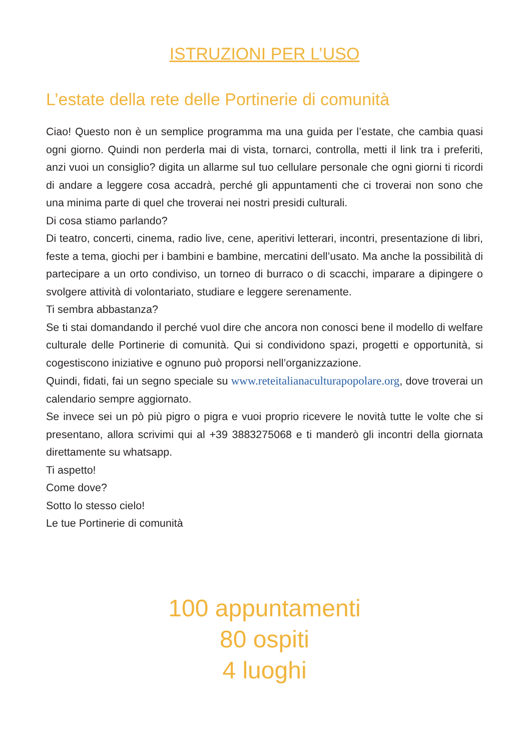ISTRUZIONI PER L’USO
L’estate della rete delle Portinerie di comunità
Ciao! Questo non è un semplice programma ma una guida per l’estate, che cambia quasi ogni giorno. Quindi non perderla mai di vista, tornarci, controlla, metti il link tra i preferiti, anzi vuoi un consiglio? digita un allarme sul tuo cellulare personale che ogni giorni ti ricordi di andare a leggere cosa accadrà, perché gli appuntamenti che ci troverai non sono che una minima parte di quel che troverai nei nostri presidi culturali.
Di cosa stiamo parlando?
Di teatro, concerti, cinema, radio live, cene, aperitivi letterari, incontri, presentazione di libri, feste a tema, giochi per i bambini e bambine, mercatini dell’usato. Ma anche la possibilità di partecipare a un orto condiviso, un torneo di burraco o di scacchi, imparare a dipingere o svolgere attività di volontariato, studiare e leggere serenamente.
Ti sembra abbastanza?
Se ti stai domandando il perché vuol dire che ancora non conosci bene il modello di welfare culturale delle Portinerie di comunità. Qui si condividono spazi, progetti e opportunità, si cogestiscono iniziative e ognuno può proporsi nell’organizzazione.
Quindi, fidati, fai un segno speciale su www.reteitalianaculturapopolare.org, dove troverai un calendario sempre aggiornato.
Se invece sei un pò più pigro o pigra e vuoi proprio ricevere le novità tutte le volte che si presentano, allora scrivimi qui al +39 3883275068 e ti manderò gli incontri della giornata direttamente su whatsapp.
Ti aspetto!
Come dove?
Sotto lo stesso cielo!
Le tue Portinerie di comunità
100 appuntamenti
80 ospiti
4 luoghi